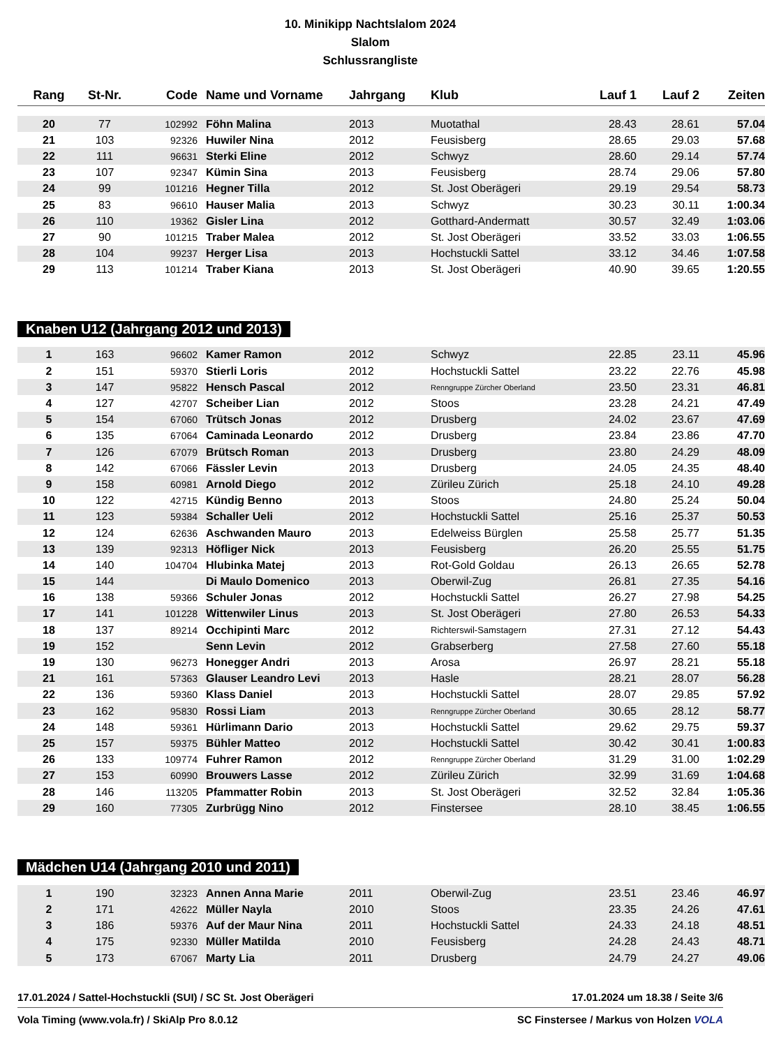10. Minikipp Nachtslalom 2024
Slalom
Schlussrangliste
| Rang | St-Nr. | Code | Name und Vorname | Jahrgang | Klub | Lauf 1 | Lauf 2 | Zeiten |
| --- | --- | --- | --- | --- | --- | --- | --- | --- |
| 20 | 77 | 102992 | Föhn Malina | 2013 | Muotathal | 28.43 | 28.61 | 57.04 |
| 21 | 103 | 92326 | Huwiler Nina | 2012 | Feusisberg | 28.65 | 29.03 | 57.68 |
| 22 | 111 | 96631 | Sterki Eline | 2012 | Schwyz | 28.60 | 29.14 | 57.74 |
| 23 | 107 | 92347 | Kümin Sina | 2013 | Feusisberg | 28.74 | 29.06 | 57.80 |
| 24 | 99 | 101216 | Hegner Tilla | 2012 | St. Jost Oberägeri | 29.19 | 29.54 | 58.73 |
| 25 | 83 | 96610 | Hauser Malia | 2013 | Schwyz | 30.23 | 30.11 | 1:00.34 |
| 26 | 110 | 19362 | Gisler Lina | 2012 | Gotthard-Andermatt | 30.57 | 32.49 | 1:03.06 |
| 27 | 90 | 101215 | Traber Malea | 2012 | St. Jost Oberägeri | 33.52 | 33.03 | 1:06.55 |
| 28 | 104 | 99237 | Herger Lisa | 2013 | Hochstuckli Sattel | 33.12 | 34.46 | 1:07.58 |
| 29 | 113 | 101214 | Traber Kiana | 2013 | St. Jost Oberägeri | 40.90 | 39.65 | 1:20.55 |
Knaben U12 (Jahrgang 2012 und 2013)
| 1 | 163 | 96602 | Kamer Ramon | 2012 | Schwyz | 22.85 | 23.11 | 45.96 |
| 2 | 151 | 59370 | Stierli Loris | 2012 | Hochstuckli Sattel | 23.22 | 22.76 | 45.98 |
| 3 | 147 | 95822 | Hensch Pascal | 2012 | Renngruppe Zürcher Oberland | 23.50 | 23.31 | 46.81 |
| 4 | 127 | 42707 | Scheiber Lian | 2012 | Stoos | 23.28 | 24.21 | 47.49 |
| 5 | 154 | 67060 | Trütsch Jonas | 2012 | Drusberg | 24.02 | 23.67 | 47.69 |
| 6 | 135 | 67064 | Caminada Leonardo | 2012 | Drusberg | 23.84 | 23.86 | 47.70 |
| 7 | 126 | 67079 | Brütsch Roman | 2013 | Drusberg | 23.80 | 24.29 | 48.09 |
| 8 | 142 | 67066 | Fässler Levin | 2013 | Drusberg | 24.05 | 24.35 | 48.40 |
| 9 | 158 | 60981 | Arnold Diego | 2012 | Zürileu Zürich | 25.18 | 24.10 | 49.28 |
| 10 | 122 | 42715 | Kündig Benno | 2013 | Stoos | 24.80 | 25.24 | 50.04 |
| 11 | 123 | 59384 | Schaller Ueli | 2012 | Hochstuckli Sattel | 25.16 | 25.37 | 50.53 |
| 12 | 124 | 62636 | Aschwanden Mauro | 2013 | Edelweiss Bürglen | 25.58 | 25.77 | 51.35 |
| 13 | 139 | 92313 | Höfliger Nick | 2013 | Feusisberg | 26.20 | 25.55 | 51.75 |
| 14 | 140 | 104704 | Hlubinka Matej | 2013 | Rot-Gold Goldau | 26.13 | 26.65 | 52.78 |
| 15 | 144 | | Di Maulo Domenico | 2013 | Oberwil-Zug | 26.81 | 27.35 | 54.16 |
| 16 | 138 | 59366 | Schuler Jonas | 2012 | Hochstuckli Sattel | 26.27 | 27.98 | 54.25 |
| 17 | 141 | 101228 | Wittenwiler Linus | 2013 | St. Jost Oberägeri | 27.80 | 26.53 | 54.33 |
| 18 | 137 | 89214 | Occhipinti Marc | 2012 | Richterswil-Samstagern | 27.31 | 27.12 | 54.43 |
| 19 | 152 | | Senn Levin | 2012 | Grabserberg | 27.58 | 27.60 | 55.18 |
| 19 | 130 | 96273 | Honegger Andri | 2013 | Arosa | 26.97 | 28.21 | 55.18 |
| 21 | 161 | 57363 | Glauser Leandro Levi | 2013 | Hasle | 28.21 | 28.07 | 56.28 |
| 22 | 136 | 59360 | Klass Daniel | 2013 | Hochstuckli Sattel | 28.07 | 29.85 | 57.92 |
| 23 | 162 | 95830 | Rossi Liam | 2013 | Renngruppe Zürcher Oberland | 30.65 | 28.12 | 58.77 |
| 24 | 148 | 59361 | Hürlimann Dario | 2013 | Hochstuckli Sattel | 29.62 | 29.75 | 59.37 |
| 25 | 157 | 59375 | Bühler Matteo | 2012 | Hochstuckli Sattel | 30.42 | 30.41 | 1:00.83 |
| 26 | 133 | 109774 | Fuhrer Ramon | 2012 | Renngruppe Zürcher Oberland | 31.29 | 31.00 | 1:02.29 |
| 27 | 153 | 60990 | Brouwers Lasse | 2012 | Zürileu Zürich | 32.99 | 31.69 | 1:04.68 |
| 28 | 146 | 113205 | Pfammatter Robin | 2013 | St. Jost Oberägeri | 32.52 | 32.84 | 1:05.36 |
| 29 | 160 | 77305 | Zurbrügg Nino | 2012 | Finstersee | 28.10 | 38.45 | 1:06.55 |
Mädchen U14 (Jahrgang 2010 und 2011)
| 1 | 190 | 32323 | Annen Anna Marie | 2011 | Oberwil-Zug | 23.51 | 23.46 | 46.97 |
| 2 | 171 | 42622 | Müller Nayla | 2010 | Stoos | 23.35 | 24.26 | 47.61 |
| 3 | 186 | 59376 | Auf der Maur Nina | 2011 | Hochstuckli Sattel | 24.33 | 24.18 | 48.51 |
| 4 | 175 | 92330 | Müller Matilda | 2010 | Feusisberg | 24.28 | 24.43 | 48.71 |
| 5 | 173 | 67067 | Marty Lia | 2011 | Drusberg | 24.79 | 24.27 | 49.06 |
17.01.2024 / Sattel-Hochstuckli (SUI) / SC St. Jost Oberägeri 17.01.2024 um 18.38 / Seite 3/6
Vola Timing (www.vola.fr) / SkiAlp Pro 8.0.12 SC Finstersee / Markus von Holzen VOLA